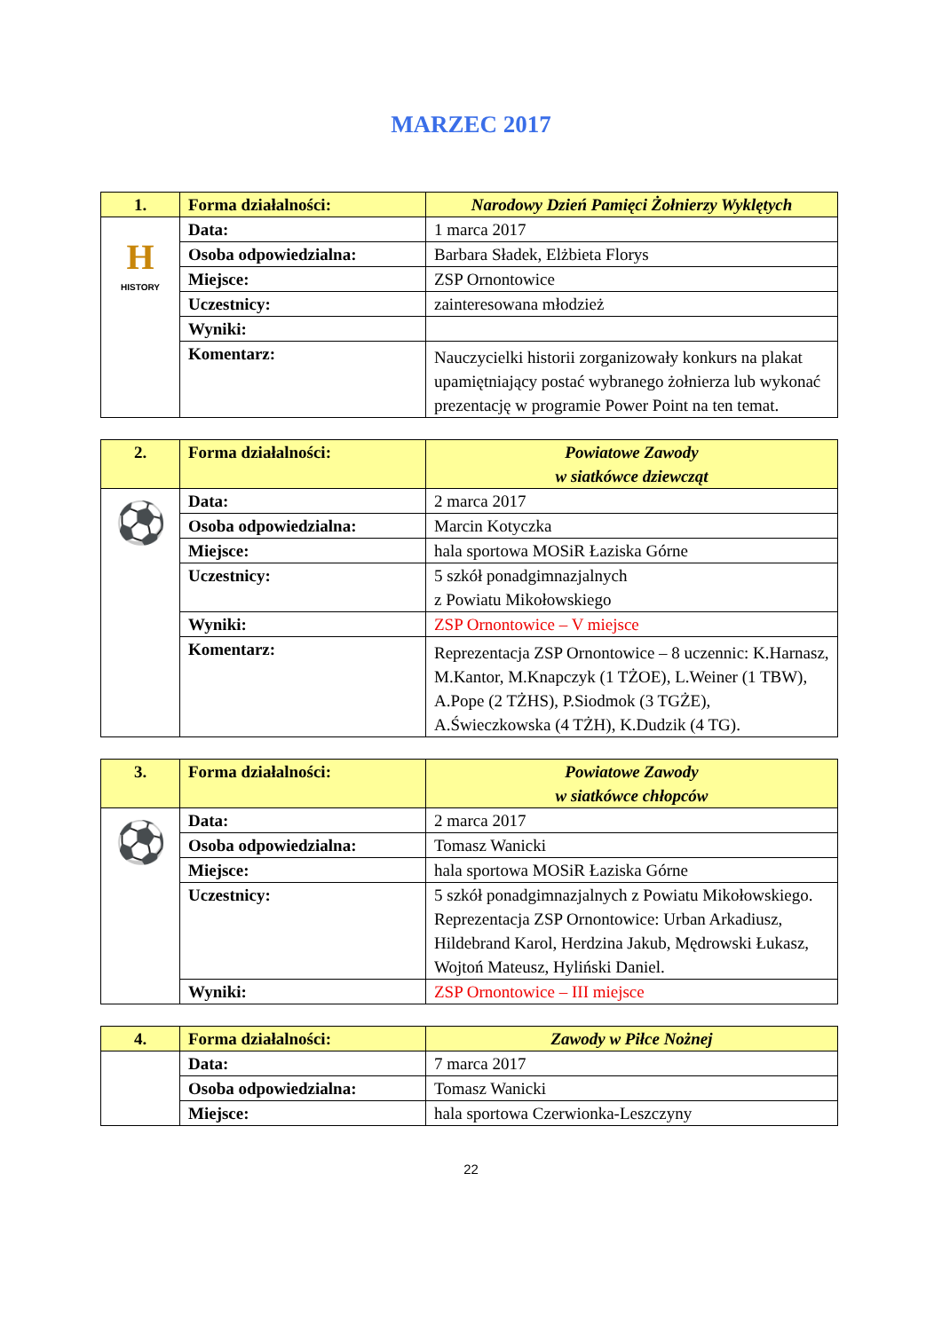MARZEC 2017
| 1. | Forma działalności: | Narodowy Dzień Pamięci Żołnierzy Wyklętych |
| H HISTORY | Data: | 1 marca 2017 |
| | Osoba odpowiedzialna: | Barbara Sładek, Elżbieta Florys |
| | Miejsce: | ZSP Ornontowice |
| | Uczestnicy: | zainteresowana młodzież |
| | Wyniki: | |
| | Komentarz: | Nauczycielki historii zorganizowały konkurs na plakat upamiętniający postać wybranego żołnierza lub wykonać prezentację w programie Power Point na ten temat. |
| 2. | Forma działalności: | Powiatowe Zawody w siatkówce dziewcząt |
| ⚽ | Data: | 2 marca 2017 |
| | Osoba odpowiedzialna: | Marcin Kotyczka |
| | Miejsce: | hala sportowa MOSiR Łaziska Górne |
| | Uczestnicy: | 5 szkół ponadgimnazjalnych z Powiatu Mikołowskiego |
| | Wyniki: | ZSP Ornontowice – V miejsce |
| | Komentarz: | Reprezentacja ZSP Ornontowice – 8 uczennic: K.Harnasz, M.Kantor, M.Knapczyk (1 TŻOE), L.Weiner (1 TBW), A.Pope (2 TŻHS), P.Siodmok (3 TGŻE), A.Świeczkowska (4 TŻH), K.Dudzik (4 TG). |
| 3. | Forma działalności: | Powiatowe Zawody w siatkówce chłopców |
| ⚽ | Data: | 2 marca 2017 |
| | Osoba odpowiedzialna: | Tomasz Wanicki |
| | Miejsce: | hala sportowa MOSiR Łaziska Górne |
| | Uczestnicy: | 5 szkół ponadgimnazjalnych z Powiatu Mikołowskiego. Reprezentacja ZSP Ornontowice: Urban Arkadiusz, Hildebrand Karol, Herdzina Jakub, Mędrowski Łukasz, Wojtoń Mateusz, Hyliński Daniel. |
| | Wyniki: | ZSP Ornontowice – III miejsce |
| 4. | Forma działalności: | Zawody w Piłce Nożnej |
| | Data: | 7 marca 2017 |
| | Osoba odpowiedzialna: | Tomasz Wanicki |
| | Miejsce: | hala sportowa Czerwionka-Leszczyny |
22